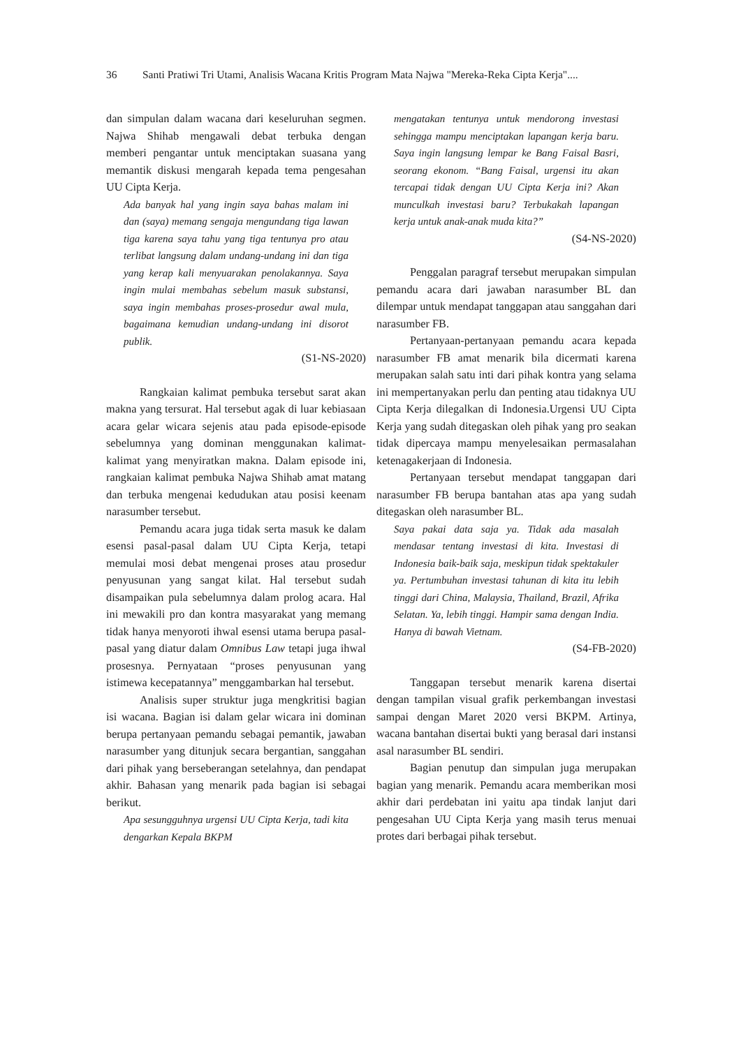36 Santi Pratiwi Tri Utami, Analisis Wacana Kritis Program Mata Najwa "Mereka-Reka Cipta Kerja"....
dan simpulan dalam wacana dari keseluruhan segmen. Najwa Shihab mengawali debat terbuka dengan memberi pengantar untuk menciptakan suasana yang memantik diskusi mengarah kepada tema pengesahan UU Cipta Kerja.
Ada banyak hal yang ingin saya bahas malam ini dan (saya) memang sengaja mengundang tiga lawan tiga karena saya tahu yang tiga tentunya pro atau terlibat langsung dalam undang-undang ini dan tiga yang kerap kali menyuarakan penolakannya. Saya ingin mulai membahas sebelum masuk substansi, saya ingin membahas proses-prosedur awal mula, bagaimana kemudian undang-undang ini disorot publik.
(S1-NS-2020)
Rangkaian kalimat pembuka tersebut sarat akan makna yang tersurat. Hal tersebut agak di luar kebiasaan acara gelar wicara sejenis atau pada episode-episode sebelumnya yang dominan menggunakan kalimat-kalimat yang menyiratkan makna. Dalam episode ini, rangkaian kalimat pembuka Najwa Shihab amat matang dan terbuka mengenai kedudukan atau posisi keenam narasumber tersebut.
Pemandu acara juga tidak serta masuk ke dalam esensi pasal-pasal dalam UU Cipta Kerja, tetapi memulai mosi debat mengenai proses atau prosedur penyusunan yang sangat kilat. Hal tersebut sudah disampaikan pula sebelumnya dalam prolog acara. Hal ini mewakili pro dan kontra masyarakat yang memang tidak hanya menyoroti ihwal esensi utama berupa pasal-pasal yang diatur dalam Omnibus Law tetapi juga ihwal prosesnya. Pernyataan “proses penyusunan yang istimewa kecepatannya” menggambarkan hal tersebut.
Analisis super struktur juga mengkritisi bagian isi wacana. Bagian isi dalam gelar wicara ini dominan berupa pertanyaan pemandu sebagai pemantik, jawaban narasumber yang ditunjuk secara bergantian, sanggahan dari pihak yang berseberangan setelahnya, dan pendapat akhir. Bahasan yang menarik pada bagian isi sebagai berikut.
Apa sesungguhnya urgensi UU Cipta Kerja, tadi kita dengarkan Kepala BKPM
mengatakan tentunya untuk mendorong investasi sehingga mampu menciptakan lapangan kerja baru. Saya ingin langsung lempar ke Bang Faisal Basri, seorang ekonom. “Bang Faisal, urgensi itu akan tercapai tidak dengan UU Cipta Kerja ini? Akan munculkah investasi baru? Terbukakah lapangan kerja untuk anak-anak muda kita?”
(S4-NS-2020)
Penggalan paragraf tersebut merupakan simpulan pemandu acara dari jawaban narasumber BL dan dilempar untuk mendapat tanggapan atau sanggahan dari narasumber FB.
Pertanyaan-pertanyaan pemandu acara kepada narasumber FB amat menarik bila dicermati karena merupakan salah satu inti dari pihak kontra yang selama ini mempertanyakan perlu dan penting atau tidaknya UU Cipta Kerja dilegalkan di Indonesia.Urgensi UU Cipta Kerja yang sudah ditegaskan oleh pihak yang pro seakan tidak dipercaya mampu menyelesaikan permasalahan ketenagakerjaan di Indonesia.
Pertanyaan tersebut mendapat tanggapan dari narasumber FB berupa bantahan atas apa yang sudah ditegaskan oleh narasumber BL.
Saya pakai data saja ya. Tidak ada masalah mendasar tentang investasi di kita. Investasi di Indonesia baik-baik saja, meskipun tidak spektakuler ya. Pertumbuhan investasi tahunan di kita itu lebih tinggi dari China, Malaysia, Thailand, Brazil, Afrika Selatan. Ya, lebih tinggi. Hampir sama dengan India. Hanya di bawah Vietnam.
(S4-FB-2020)
Tanggapan tersebut menarik karena disertai dengan tampilan visual grafik perkembangan investasi sampai dengan Maret 2020 versi BKPM. Artinya, wacana bantahan disertai bukti yang berasal dari instansi asal narasumber BL sendiri.
Bagian penutup dan simpulan juga merupakan bagian yang menarik. Pemandu acara memberikan mosi akhir dari perdebatan ini yaitu apa tindak lanjut dari pengesahan UU Cipta Kerja yang masih terus menuai protes dari berbagai pihak tersebut.